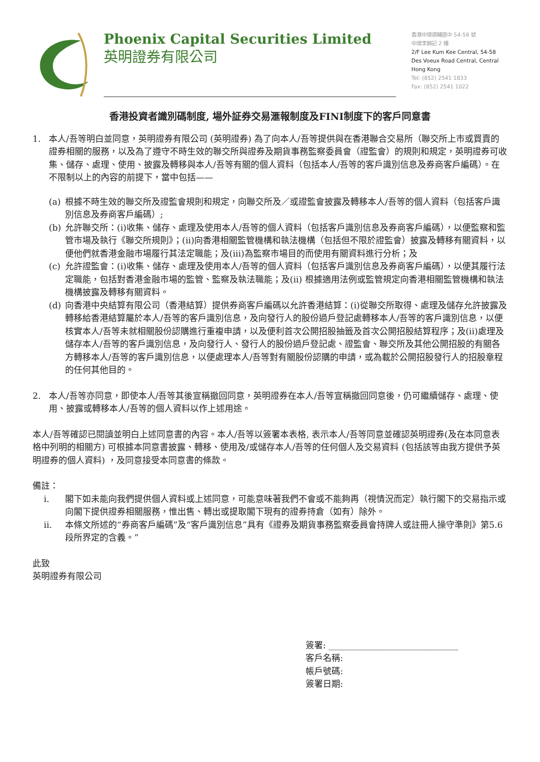Phoenix Capital Securities Limited
英明證券有限公司
香港中環德輔道中 54-58 號
中環李錦記 2 樓
2/F Lee Kum Kee Central, 54-58
Des Voeux Road Central, Central
Hong Kong
Tel: (852) 2541 1833
Fax: (852) 2541 1022
香港投資者識別碼制度, 場外証券交易滙報制度及FINI制度下的客戶同意書
1. 本人/吾等明白並同意，英明證券有限公司 (英明證券) 為了向本人/吾等提供與在香港聯合交易所（聯交所上市或買賣的證券相關的服務，以及為了遵守不時生效的聯交所與證券及期貨事務監察委員會（證監會）的規則和規定，英明證券可收集、儲存、處理、使用、披露及轉移與本人/吾等有關的個人資料（包括本人/吾等的客戶識別信息及券商客戶編碼）。在不限制以上的內容的前提下，當中包括——
(a) 根據不時生效的聯交所及證監會規則和規定，向聯交所及／或證監會披露及轉移本人/吾等的個人資料（包括客戶識別信息及券商客戶編碼）;
(b) 允許聯交所：(i)收集、儲存、處理及使用本人/吾等的個人資料（包括客戶識別信息及券商客戶編碼），以便監察和監管市場及執行《聯交所規則》；(ii)向香港相關監管機構和執法機構（包括但不限於證監會）披露及轉移有關資料，以便他們就香港金融市場履行其法定職能；及(iii)為監察市場目的而使用有關資料進行分析；及
(c) 允許證監會：(i)收集、儲存、處理及使用本人/吾等的個人資料（包括客戶識別信息及券商客戶編碼），以便其履行法定職能，包括對香港金融市場的監管、監察及執法職能；及(ii) 根據適用法例或監管規定向香港相關監管機構和執法機構披露及轉移有關資料。
(d) 向香港中央結算有限公司（香港結算）提供券商客戶編碼以允許香港結算：(i)從聯交所取得、處理及儲存允許披露及轉移給香港結算屬於本人/吾等的客戶識別信息，及向發行人的股份過戶登記處轉移本人/吾等的客戶識別信息，以便核實本人/吾等未就相關股份認購進行重複申請，以及便利首次公開招股抽籤及首次公開招股結算程序；及(ii)處理及儲存本人/吾等的客戶識別信息，及向發行人、發行人的股份過戶登記處、證監會、聯交所及其他公開招股的有關各方轉移本人/吾等的客戶識別信息，以便處理本人/吾等對有關股份認購的申請，或為載於公開招股發行人的招股章程的任何其他目的。
2. 本人/吾等亦同意，即使本人/吾等其後宣稱撤回同意，英明證券在本人/吾等宣稱撤回同意後，仍可繼續儲存、處理、使用、披露或轉移本人/吾等的個人資料以作上述用途。
本人/吾等確認已閱讀並明白上述同意書的內容。本人/吾等以簽署本表格, 表示本人/吾等同意並確認英明證券(及在本同意表格中列明的相關方) 可根據本同意書披露、轉移、使用及/或儲存本人/吾等的任何個人及交易資料 (包括該等由我方提供予英明證券的個人資料) ，及同意接受本同意書的條款。
備註：
i. 閣下如未能向我們提供個人資料或上述同意，可能意味著我們不會或不能夠再（視情況而定）執行閣下的交易指示或向閣下提供證券相關服務，惟出售、轉出或提取閣下現有的證券持倉（如有）除外。
ii. 本條文所述的“券商客戶編碼”及“客戶識別信息”具有《證券及期貨事務監察委員會持牌人或註冊人操守準則》第5.6 段所界定的含義。”
此致
英明證券有限公司
簽署: ______________________________
客戶名稱:
帳戶號碼:
簽署日期: